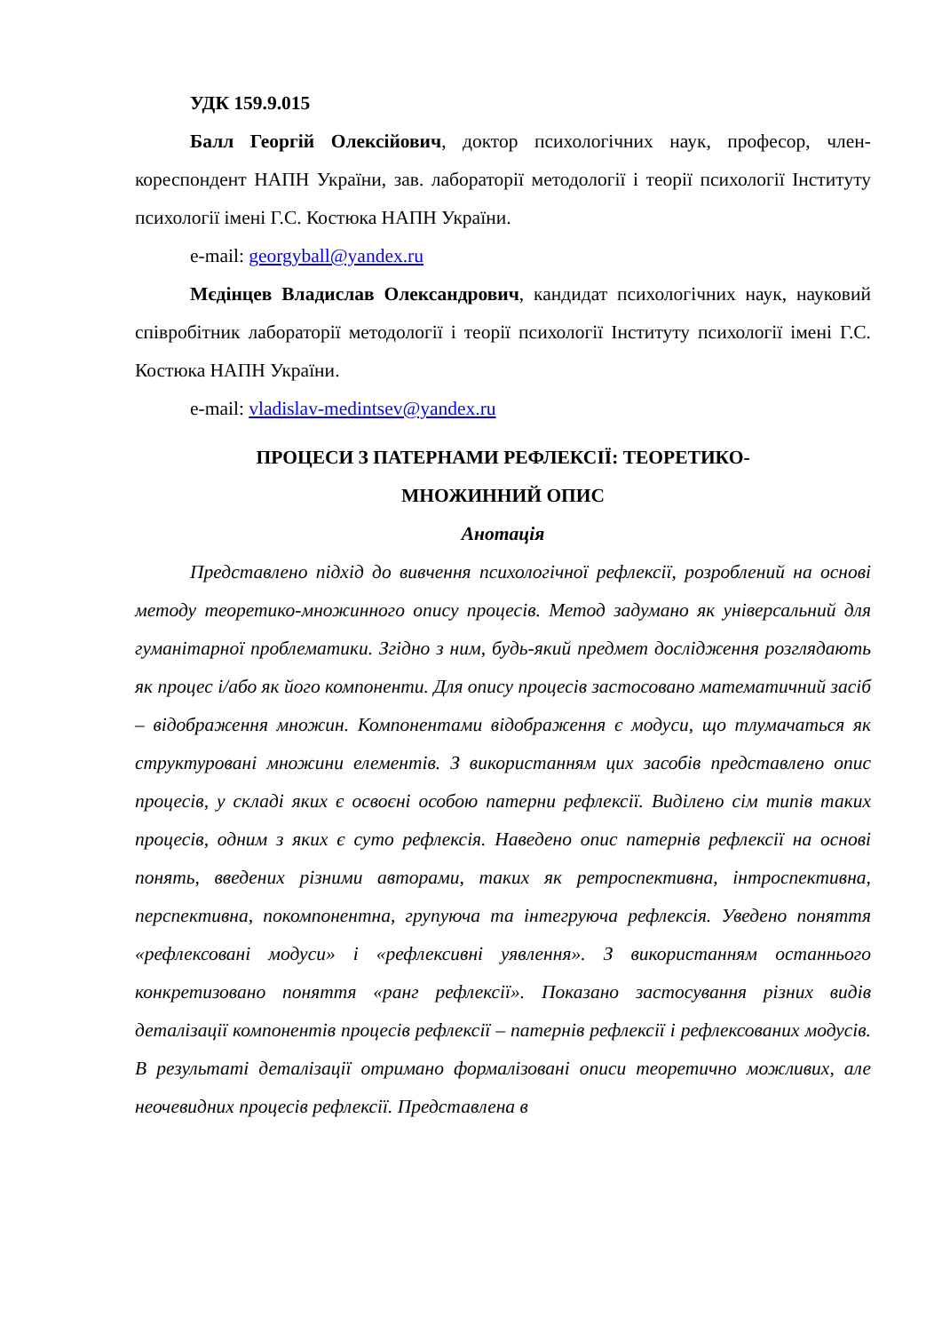УДК 159.9.015
Балл Георгій Олексійович, доктор психологічних наук, професор, член-кореспондент НАПН України, зав. лабораторії методології і теорії психології Інституту психології імені Г.С. Костюка НАПН України.
e-mail: georgyball@yandex.ru
Мєдінцев Владислав Олександрович, кандидат психологічних наук, науковий співробітник лабораторії методології і теорії психології Інституту психології імені Г.С. Костюка НАПН України.
e-mail: vladislav-medintsev@yandex.ru
ПРОЦЕСИ З ПАТЕРНАМИ РЕФЛЕКСІЇ: ТЕОРЕТИКО-
МНОЖИННИЙ ОПИС
Анотація
Представлено підхід до вивчення психологічної рефлексії, розроблений на основі методу теоретико-множинного опису процесів. Метод задумано як універсальний для гуманітарної проблематики. Згідно з ним, будь-який предмет дослідження розглядають як процес і/або як його компоненти. Для опису процесів застосовано математичний засіб – відображення множин. Компонентами відображення є модуси, що тлумачаться як структуровані множини елементів. З використанням цих засобів представлено опис процесів, у складі яких є освоєні особою патерни рефлексії. Виділено сім типів таких процесів, одним з яких є суто рефлексія. Наведено опис патернів рефлексії на основі понять, введених різними авторами, таких як ретроспективна, інтроспективна, перспективна, покомпонентна, групуюча та інтегруюча рефлексія. Уведено поняття «рефлексовані модуси» і «рефлексивні уявлення». З використанням останнього конкретизовано поняття «ранг рефлексії». Показано застосування різних видів деталізації компонентів процесів рефлексії – патернів рефлексії і рефлексованих модусів. В результаті деталізації отримано формалізовані описи теоретично можливих, але неочевидних процесів рефлексії. Представлена в